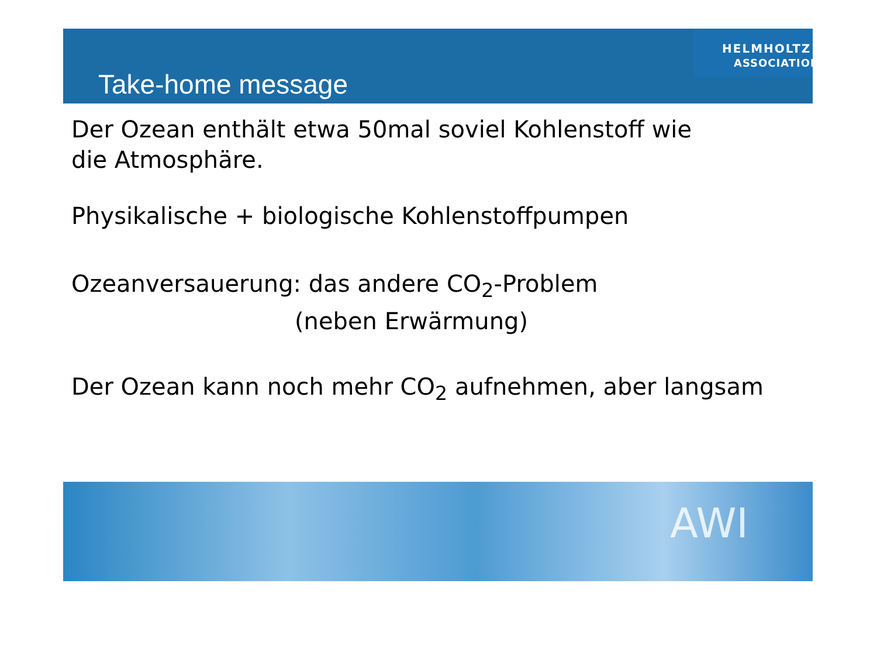Take-home message
HELMHOLTZ
ASSOCIATION
Der Ozean enthält etwa 50mal soviel Kohlenstoff wie
die Atmosphäre.
Physikalische + biologische Kohlenstoffpumpen
Ozeanversauerung: das andere CO<sub>2</sub>-Problem
(neben Erwärmung)
Der Ozean kann noch mehr CO<sub>2</sub> aufnehmen, aber langsam
AWI